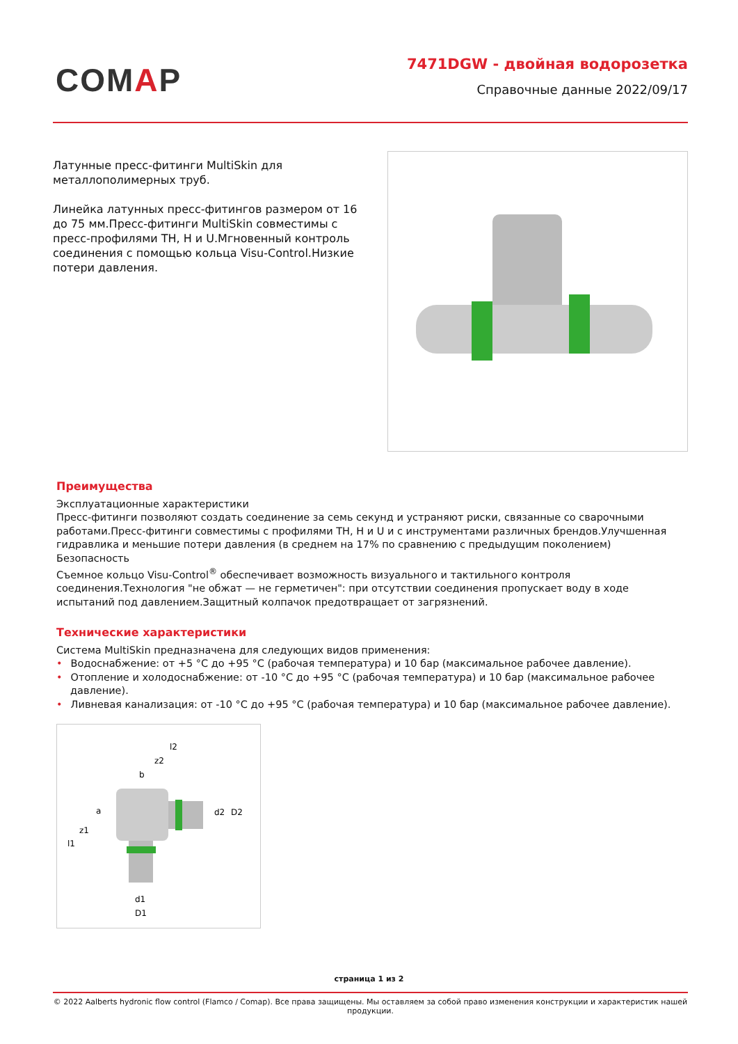COMAP
7471DGW - двойная водорозетка
Справочные данные 2022/09/17
Латунные пресс-фитинги MultiSkin для металлополимерных труб.
Линейка латунных пресс-фитингов размером от 16 до 75 мм.Пресс-фитинги MultiSkin совместимы с пресс-профилями TH, H и U.Мгновенный контроль соединения с помощью кольца Visu-Control.Низкие потери давления.
Преимущества
Эксплуатационные характеристики
Пресс-фитинги позволяют создать соединение за семь секунд и устраняют риски, связанные со сварочными работами.Пресс-фитинги совместимы с профилями TH, H и U и с инструментами различных брендов.Улучшенная гидравлика и меньшие потери давления (в среднем на 17% по сравнению с предыдущим поколением)
Безопасность
Съемное кольцо Visu-Control<sup>®</sup> обеспечивает возможность визуального и тактильного контроля соединения.Технология "не обжат — не герметичен": при отсутствии соединения пропускает воду в ходе испытаний под давлением.Защитный колпачок предотвращает от загрязнений.
Технические характеристики
Система MultiSkin предназначена для следующих видов применения:
• Водоснабжение: от +5 °C до +95 °C (рабочая температура) и 10 бар (максимальное рабочее давление).
• Отопление и холодоснабжение: от -10 °C до +95 °C (рабочая температура) и 10 бар (максимальное рабочее давление).
• Ливневая канализация: от -10 °C до +95 °C (рабочая температура) и 10 бар (максимальное рабочее давление).
l2
z2
b
a
z1
l1
d2
D2
d1
D1
страница 1 из 2
© 2022 Aalberts hydronic flow control (Flamco / Comap). Все права защищены. Мы оставляем за собой право изменения конструкции и характеристик нашей продукции.